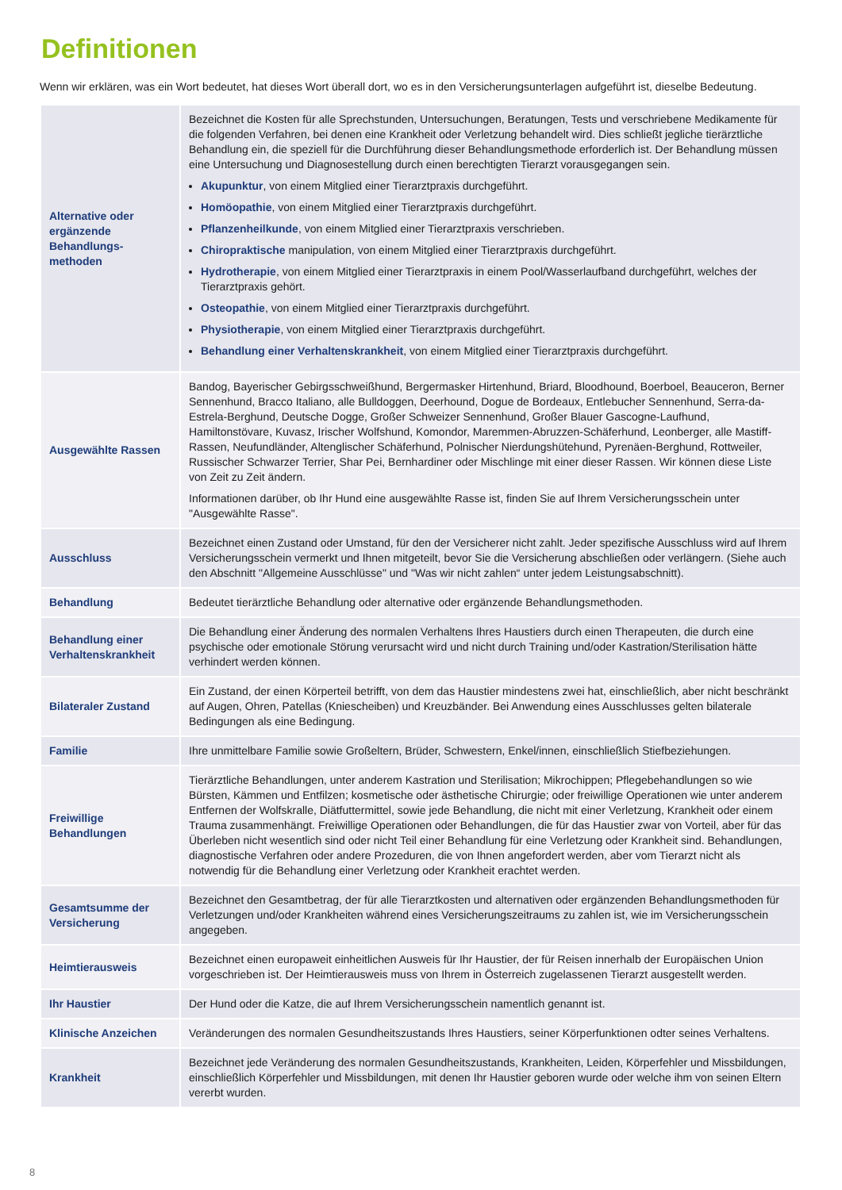Definitionen
Wenn wir erklären, was ein Wort bedeutet, hat dieses Wort überall dort, wo es in den Versicherungsunterlagen aufgeführt ist, dieselbe Bedeutung.
| Alternative oder ergänzende Behandlungs-methoden | Bezeichnet die Kosten für alle Sprechstunden, Untersuchungen, Beratungen, Tests und verschriebene Medikamente für die folgenden Verfahren, bei denen eine Krankheit oder Verletzung behandelt wird. Dies schließt jegliche tierärztliche Behandlung ein, die speziell für die Durchführung dieser Behandlungsmethode erforderlich ist. Der Behandlung müssen eine Untersuchung und Diagnosestellung durch einen berechtigten Tierarzt vorausgegangen sein. Akupunktur , von einem Mitglied einer Tierarztpraxis durchgeführt. Homöopathie , von einem Mitglied einer Tierarztpraxis durchgeführt. Pflanzenheilkunde , von einem Mitglied einer Tierarztpraxis verschrieben. Chiropraktische manipulation, von einem Mitglied einer Tierarztpraxis durchgeführt. Hydrotherapie , von einem Mitglied einer Tierarztpraxis in einem Pool/Wasserlaufband durchgeführt, welches der Tierarztpraxis gehört. Osteopathie , von einem Mitglied einer Tierarztpraxis durchgeführt. Physiotherapie , von einem Mitglied einer Tierarztpraxis durchgeführt. Behandlung einer Verhaltenskrankheit , von einem Mitglied einer Tierarztpraxis durchgeführt. |
| Ausgewählte Rassen | Bandog, Bayerischer Gebirgsschweißhund, Bergermasker Hirtenhund, Briard, Bloodhound, Boerboel, Beauceron, Berner Sennenhund, Bracco Italiano, alle Bulldoggen, Deerhound, Dogue de Bordeaux, Entlebucher Sennenhund, Serra-da-Estrela-Berghund, Deutsche Dogge, Großer Schweizer Sennenhund, Großer Blauer Gascogne-Laufhund, Hamiltonstövare, Kuvasz, Irischer Wolfshund, Komondor, Maremmen-Abruzzen-Schäferhund, Leonberger, alle Mastiff-Rassen, Neufundländer, Altenglischer Schäferhund, Polnischer Nierdungshütehund, Pyrenäen-Berghund, Rottweiler, Russischer Schwarzer Terrier, Shar Pei, Bernhardiner oder Mischlinge mit einer dieser Rassen. Wir können diese Liste von Zeit zu Zeit ändern. Informationen darüber, ob Ihr Hund eine ausgewählte Rasse ist, finden Sie auf Ihrem Versicherungsschein unter "Ausgewählte Rasse". |
| Ausschluss | Bezeichnet einen Zustand oder Umstand, für den der Versicherer nicht zahlt. Jeder spezifische Ausschluss wird auf Ihrem Versicherungsschein vermerkt und Ihnen mitgeteilt, bevor Sie die Versicherung abschließen oder verlängern. (Siehe auch den Abschnitt "Allgemeine Ausschlüsse" und "Was wir nicht zahlen“ unter jedem Leistungsabschnitt). |
| Behandlung | Bedeutet tierärztliche Behandlung oder alternative oder ergänzende Behandlungsmethoden. |
| Behandlung einer Verhaltenskrankheit | Die Behandlung einer Änderung des normalen Verhaltens Ihres Haustiers durch einen Therapeuten, die durch eine psychische oder emotionale Störung verursacht wird und nicht durch Training und/oder Kastration/Sterilisation hätte verhindert werden können. |
| Bilateraler Zustand | Ein Zustand, der einen Körperteil betrifft, von dem das Haustier mindestens zwei hat, einschließlich, aber nicht beschränkt auf Augen, Ohren, Patellas (Kniescheiben) und Kreuzbänder. Bei Anwendung eines Ausschlusses gelten bilaterale Bedingungen als eine Bedingung. |
| Familie | Ihre unmittelbare Familie sowie Großeltern, Brüder, Schwestern, Enkel/innen, einschließlich Stiefbeziehungen. |
| Freiwillige Behandlungen | Tierärztliche Behandlungen, unter anderem Kastration und Sterilisation; Mikrochippen; Pflegebehandlungen so wie Bürsten, Kämmen und Entfilzen; kosmetische oder ästhetische Chirurgie; oder freiwillige Operationen wie unter anderem Entfernen der Wolfskralle, Diätfuttermittel, sowie jede Behandlung, die nicht mit einer Verletzung, Krankheit oder einem Trauma zusammenhängt. Freiwillige Operationen oder Behandlungen, die für das Haustier zwar von Vorteil, aber für das Überleben nicht wesentlich sind oder nicht Teil einer Behandlung für eine Verletzung oder Krankheit sind. Behandlungen, diagnostische Verfahren oder andere Prozeduren, die von Ihnen angefordert werden, aber vom Tierarzt nicht als notwendig für die Behandlung einer Verletzung oder Krankheit erachtet werden. |
| Gesamtsumme der Versicherung | Bezeichnet den Gesamtbetrag, der für alle Tierarztkosten und alternativen oder ergänzenden Behandlungsmethoden für Verletzungen und/oder Krankheiten während eines Versicherungszeitraums zu zahlen ist, wie im Versicherungsschein angegeben. |
| Heimtierausweis | Bezeichnet einen europaweit einheitlichen Ausweis für Ihr Haustier, der für Reisen innerhalb der Europäischen Union vorgeschrieben ist. Der Heimtierausweis muss von Ihrem in Österreich zugelassenen Tierarzt ausgestellt werden. |
| Ihr Haustier | Der Hund oder die Katze, die auf Ihrem Versicherungsschein namentlich genannt ist. |
| Klinische Anzeichen | Veränderungen des normalen Gesundheitszustands Ihres Haustiers, seiner Körperfunktionen odter seines Verhaltens. |
| Krankheit | Bezeichnet jede Veränderung des normalen Gesundheitszustands, Krankheiten, Leiden, Körperfehler und Missbildungen, einschließlich Körperfehler und Missbildungen, mit denen Ihr Haustier geboren wurde oder welche ihm von seinen Eltern vererbt wurden. |
8